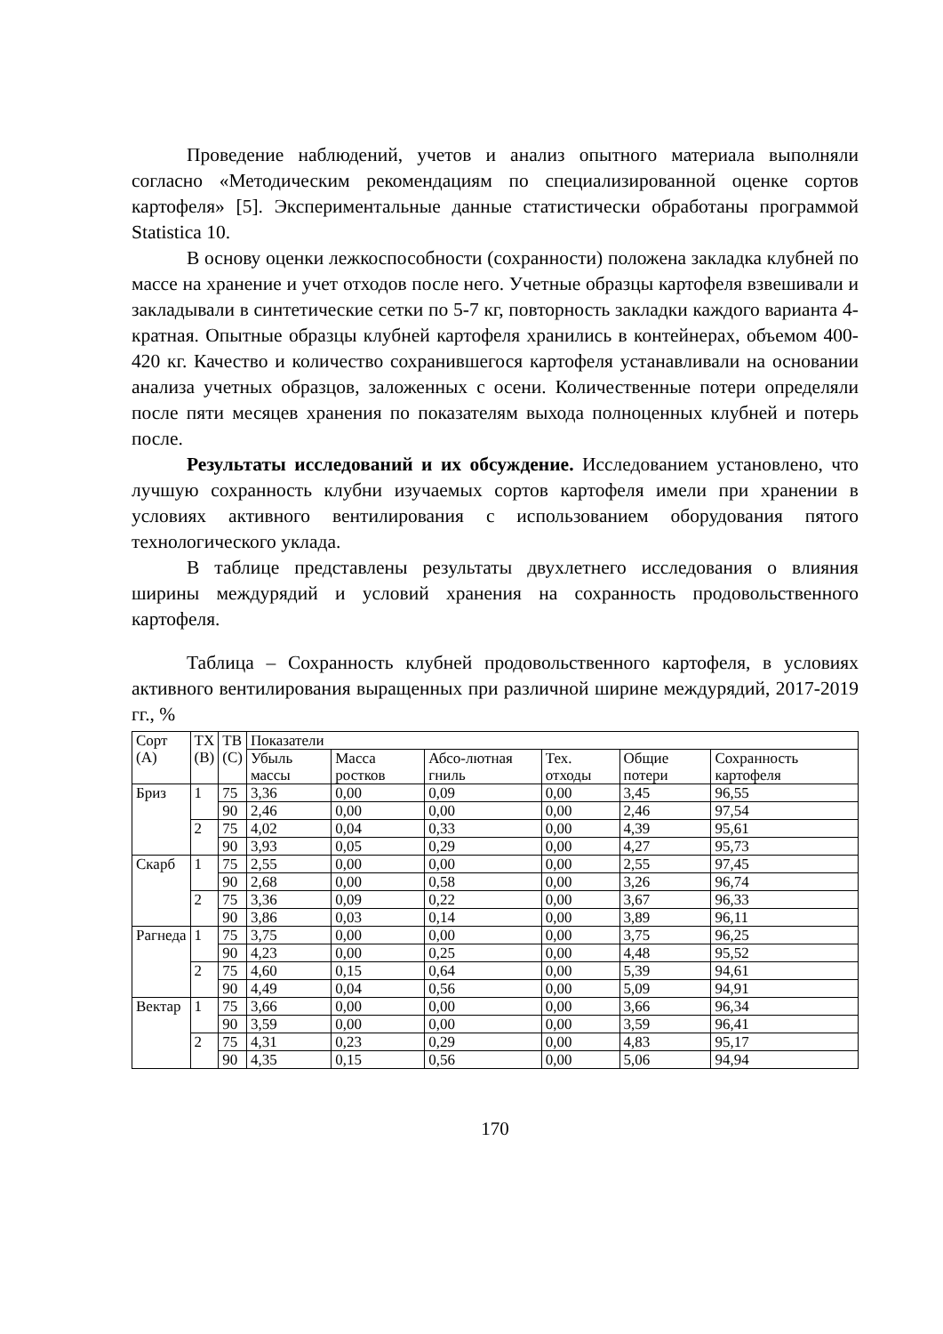Проведение наблюдений, учетов и анализ опытного материала выполняли согласно «Методическим рекомендациям по специализированной оценке сортов картофеля» [5]. Экспериментальные данные статистически обработаны программой Statistica 10.
В основу оценки лежкоспособности (сохранности) положена закладка клубней по массе на хранение и учет отходов после него. Учетные образцы картофеля взвешивали и закладывали в синтетические сетки по 5-7 кг, повторность закладки каждого варианта 4-кратная. Опытные образцы клубней картофеля хранились в контейнерах, объемом 400-420 кг. Качество и количество сохранившегося картофеля устанавливали на основании анализа учетных образцов, заложенных с осени. Количественные потери определяли после пяти месяцев хранения по показателям выхода полноценных клубней и потерь после.
Результаты исследований и их обсуждение. Исследованием установлено, что лучшую сохранность клубни изучаемых сортов картофеля имели при хранении в условиях активного вентилирования с использованием оборудования пятого технологического уклада.
В таблице представлены результаты двухлетнего исследования о влияния ширины междурядий и условий хранения на сохранность продовольственного картофеля.
Таблица – Сохранность клубней продовольственного картофеля, в условиях активного вентилирования выращенных при различной ширине междурядий, 2017-2019 гг., %
| Сорт (А) | ТХ (В) | ТВ (С) | Показатели | | | | | |
| --- | --- | --- | --- | --- | --- | --- | --- | --- |
| | | | Убыль массы | Масса ростков | Абсо-лютная гниль | Тех. отходы | Общие потери | Сохранность картофеля |
| Бриз | 1 | 75 | 3,36 | 0,00 | 0,09 | 0,00 | 3,45 | 96,55 |
| | | 90 | 2,46 | 0,00 | 0,00 | 0,00 | 2,46 | 97,54 |
| | 2 | 75 | 4,02 | 0,04 | 0,33 | 0,00 | 4,39 | 95,61 |
| | | 90 | 3,93 | 0,05 | 0,29 | 0,00 | 4,27 | 95,73 |
| Скарб | 1 | 75 | 2,55 | 0,00 | 0,00 | 0,00 | 2,55 | 97,45 |
| | | 90 | 2,68 | 0,00 | 0,58 | 0,00 | 3,26 | 96,74 |
| | 2 | 75 | 3,36 | 0,09 | 0,22 | 0,00 | 3,67 | 96,33 |
| | | 90 | 3,86 | 0,03 | 0,14 | 0,00 | 3,89 | 96,11 |
| Рагнеда | 1 | 75 | 3,75 | 0,00 | 0,00 | 0,00 | 3,75 | 96,25 |
| | | 90 | 4,23 | 0,00 | 0,25 | 0,00 | 4,48 | 95,52 |
| | 2 | 75 | 4,60 | 0,15 | 0,64 | 0,00 | 5,39 | 94,61 |
| | | 90 | 4,49 | 0,04 | 0,56 | 0,00 | 5,09 | 94,91 |
| Вектар | 1 | 75 | 3,66 | 0,00 | 0,00 | 0,00 | 3,66 | 96,34 |
| | | 90 | 3,59 | 0,00 | 0,00 | 0,00 | 3,59 | 96,41 |
| | 2 | 75 | 4,31 | 0,23 | 0,29 | 0,00 | 4,83 | 95,17 |
| | | 90 | 4,35 | 0,15 | 0,56 | 0,00 | 5,06 | 94,94 |
170